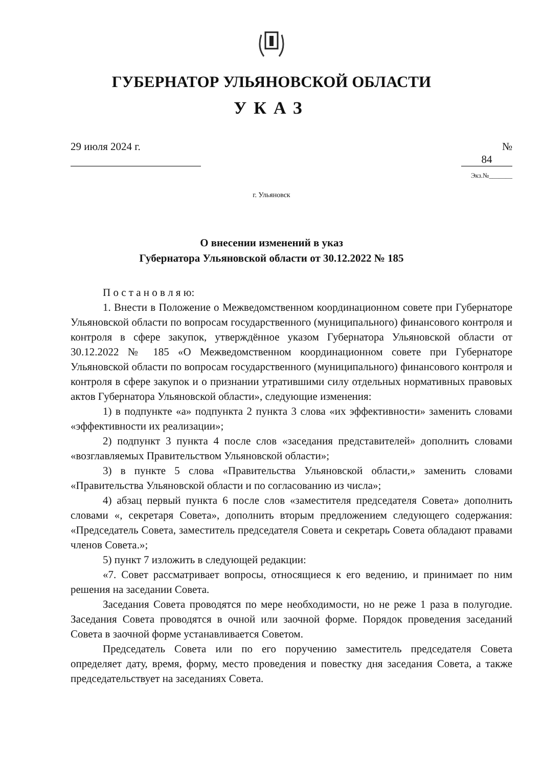ГУБЕРНАТОР УЛЬЯНОВСКОЙ ОБЛАСТИ
УКАЗ
29 июля 2024 г. № 84
Экз.№_______
г. Ульяновск
О внесении изменений в указ
Губернатора Ульяновской области от 30.12.2022 № 185
П о с т а н о в л я ю:
1. Внести в Положение о Межведомственном координационном совете при Губернаторе Ульяновской области по вопросам государственного (муниципального) финансового контроля и контроля в сфере закупок, утверждённое указом Губернатора Ульяновской области от 30.12.2022 № 185 «О Межведомственном координационном совете при Губернаторе Ульяновской области по вопросам государственного (муниципального) финансового контроля и контроля в сфере закупок и о признании утратившими силу отдельных нормативных правовых актов Губернатора Ульяновской области», следующие изменения:
1) в подпункте «а» подпункта 2 пункта 3 слова «их эффективности» заменить словами «эффективности их реализации»;
2) подпункт 3 пункта 4 после слов «заседания представителей» дополнить словами «возглавляемых Правительством Ульяновской области»;
3) в пункте 5 слова «Правительства Ульяновской области,» заменить словами «Правительства Ульяновской области и по согласованию из числа»;
4) абзац первый пункта 6 после слов «заместителя председателя Совета» дополнить словами «, секретаря Совета», дополнить вторым предложением следующего содержания: «Председатель Совета, заместитель председателя Совета и секретарь Совета обладают правами членов Совета.»;
5) пункт 7 изложить в следующей редакции:
«7. Совет рассматривает вопросы, относящиеся к его ведению, и принимает по ним решения на заседании Совета.
Заседания Совета проводятся по мере необходимости, но не реже 1 раза в полугодие. Заседания Совета проводятся в очной или заочной форме. Порядок проведения заседаний Совета в заочной форме устанавливается Советом.
Председатель Совета или по его поручению заместитель председателя Совета определяет дату, время, форму, место проведения и повестку дня заседания Совета, а также председательствует на заседаниях Совета.